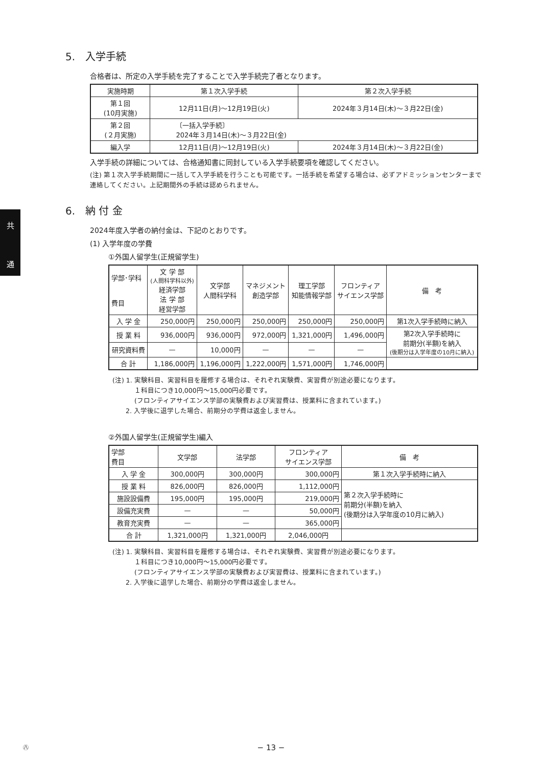共
通
5.　入学手続
合格者は、所定の入学手続を完了することで入学手続完了者となります。
| 実施時期 | 第１次入学手続 | 第２次入学手続 |
| --- | --- | --- |
| 第１回 (10月実施) | 12月11日(月)〜12月19日(火) | 2024年３月14日(木)〜３月22日(金) |
| 第２回 (２月実施) | 〔一括入学手続〕 2024年３月14日(木)〜３月22日(金) | |
| 編入学 | 12月11日(月)〜12月19日(火) | 2024年３月14日(木)〜３月22日(金) |
入学手続の詳細については、合格通知書に同封している入学手続要項を確認してください。
(注) 第１次入学手続期間に一括して入学手続を行うことも可能です。一括手続を希望する場合は、必ずアドミッションセンターまで連絡してください。上記期間外の手続は認められません。
6.　納 付 金
2024年度入学者の納付金は、下記のとおりです。
(1) 入学年度の学費
①外国人留学生(正規留学生)
| 学部･学科 費目 | 文 学 部 (人間科学科以外) 経済学部 法 学 部 経営学部 | 文学部 人間科学科 | マネジメント 創造学部 | 理工学部 知能情報学部 | フロンティア サイエンス学部 | 備 考 |
| --- | --- | --- | --- | --- | --- | --- |
| 入 学 金 | 250,000円 | 250,000円 | 250,000円 | 250,000円 | 250,000円 | 第1次入学手続時に納入 |
| 授 業 料 | 936,000円 | 936,000円 | 972,000円 | 1,321,000円 | 1,496,000円 | 第2次入学手続時に 前期分(半額)を納入 (後期分は入学年度の10月に納入) |
| 研究資料費 | — | 10,000円 | — | — | — | |
| 合 計 | 1,186,000円 | 1,196,000円 | 1,222,000円 | 1,571,000円 | 1,746,000円 | |
(注) 1. 実験科目、実習科目を履修する場合は、それぞれ実験費、実習費が別途必要になります。
　　　 １科目につき10,000円〜15,000円必要です。
　　　 (フロンティアサイエンス学部の実験費および実習費は、授業料に含まれています。)
　　2. 入学後に退学した場合、前期分の学費は返金しません。
②外国人留学生(正規留学生)編入
| 学部 費目 | 文学部 | 法学部 | フロンティア サイエンス学部 | 備 考 |
| --- | --- | --- | --- | --- |
| 入 学 金 | 300,000円 | 300,000円 | 300,000円 | 第１次入学手続時に納入 |
| 授 業 料 | 826,000円 | 826,000円 | 1,112,000円 | 第２次入学手続時に 前期分(半額)を納入 (後期分は入学年度の10月に納入) |
| 施設設備費 | 195,000円 | 195,000円 | 219,000円 | |
| 設備充実費 | — | — | 50,000円 | |
| 教育充実費 | — | — | 365,000円 | |
| 合 計 | 1,321,000円 | 1,321,000円 | 2,046,000円 | |
(注) 1. 実験科目、実習科目を履修する場合は、それぞれ実験費、実習費が別途必要になります。
　　　 １科目につき10,000円〜15,000円必要です。
　　　 (フロンティアサイエンス学部の実験費および実習費は、授業料に含まれています。)
　　2. 入学後に退学した場合、前期分の学費は返金しません。
㊇ − 13 −